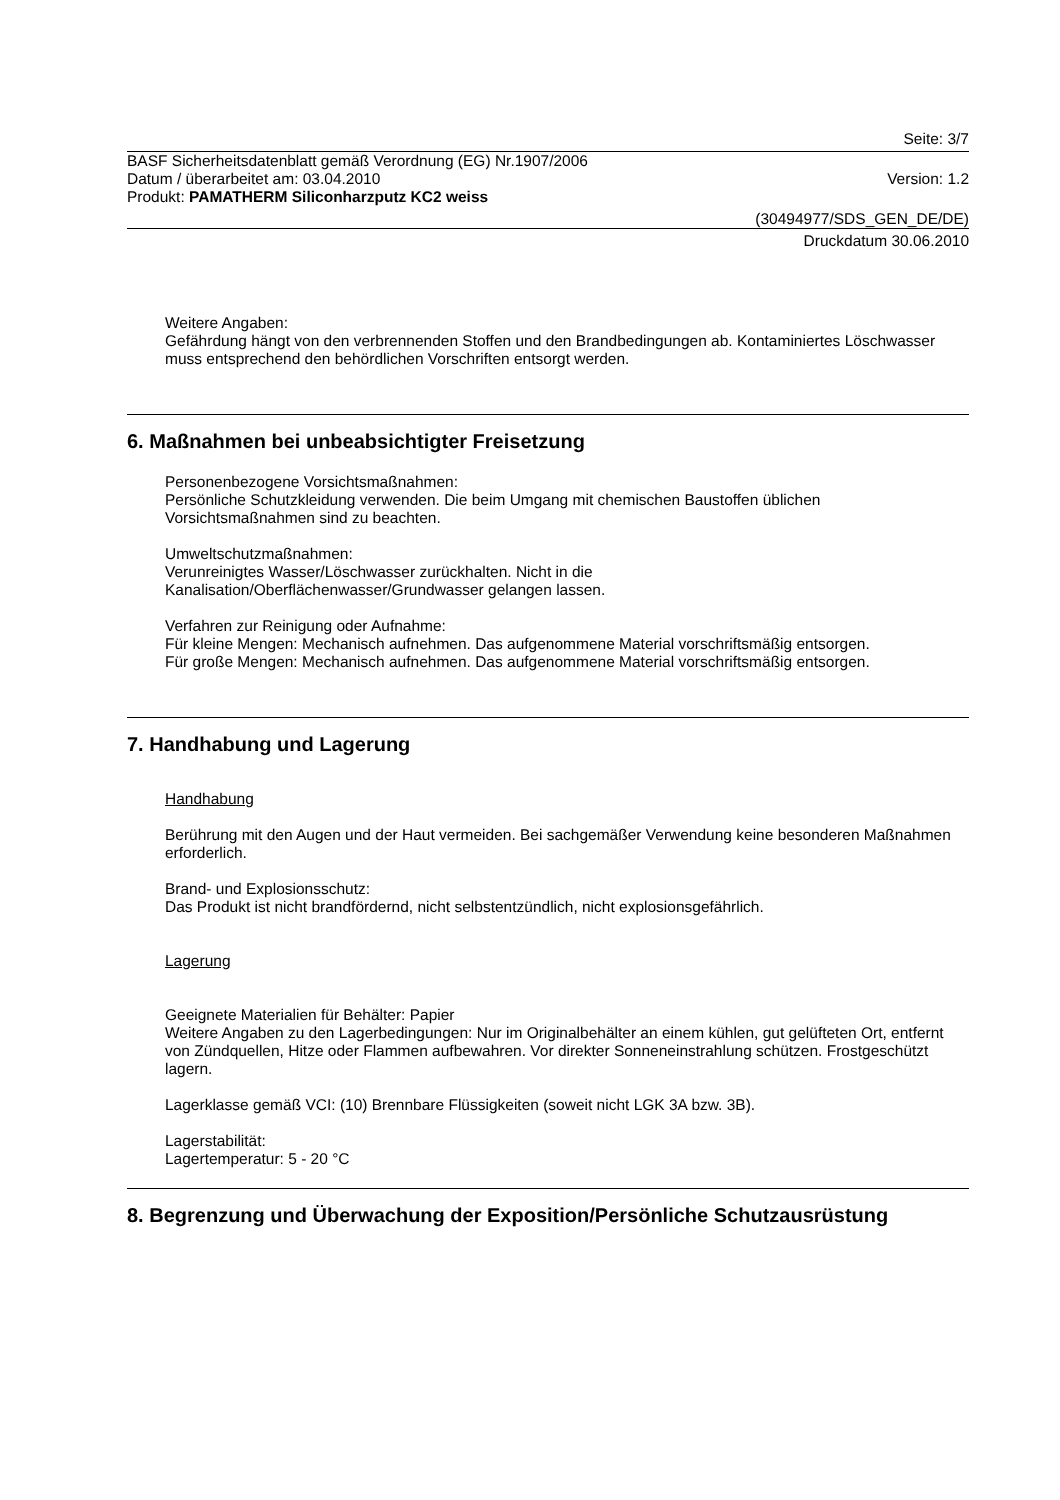Seite: 3/7
BASF Sicherheitsdatenblatt gemäß Verordnung (EG) Nr.1907/2006
Datum / überarbeitet am: 03.04.2010 Version: 1.2
Produkt: PAMATHERM Siliconharzputz KC2 weiss
(30494977/SDS_GEN_DE/DE)
Druckdatum 30.06.2010
Weitere Angaben:
Gefährdung hängt von den verbrennenden Stoffen und den Brandbedingungen ab. Kontaminiertes Löschwasser muss entsprechend den behördlichen Vorschriften entsorgt werden.
6. Maßnahmen bei unbeabsichtigter Freisetzung
Personenbezogene Vorsichtsmaßnahmen:
Persönliche Schutzkleidung verwenden. Die beim Umgang mit chemischen Baustoffen üblichen Vorsichtsmaßnahmen sind zu beachten.
Umweltschutzmaßnahmen:
Verunreinigtes Wasser/Löschwasser zurückhalten. Nicht in die
Kanalisation/Oberflächenwasser/Grundwasser gelangen lassen.
Verfahren zur Reinigung oder Aufnahme:
Für kleine Mengen: Mechanisch aufnehmen. Das aufgenommene Material vorschriftsmäßig entsorgen.
Für große Mengen: Mechanisch aufnehmen. Das aufgenommene Material vorschriftsmäßig entsorgen.
7. Handhabung und Lagerung
Handhabung
Berührung mit den Augen und der Haut vermeiden. Bei sachgemäßer Verwendung keine besonderen Maßnahmen erforderlich.
Brand- und Explosionsschutz:
Das Produkt ist nicht brandfördernd, nicht selbstentzündlich, nicht explosionsgefährlich.
Lagerung
Geeignete Materialien für Behälter: Papier
Weitere Angaben zu den Lagerbedingungen: Nur im Originalbehälter an einem kühlen, gut gelüfteten Ort, entfernt von Zündquellen, Hitze oder Flammen aufbewahren. Vor direkter Sonneneinstrahlung schützen. Frostgeschützt lagern.
Lagerklasse gemäß VCI: (10) Brennbare Flüssigkeiten (soweit nicht LGK 3A bzw. 3B).
Lagerstabilität:
Lagertemperatur: 5 - 20 °C
8. Begrenzung und Überwachung der Exposition/Persönliche Schutzausrüstung